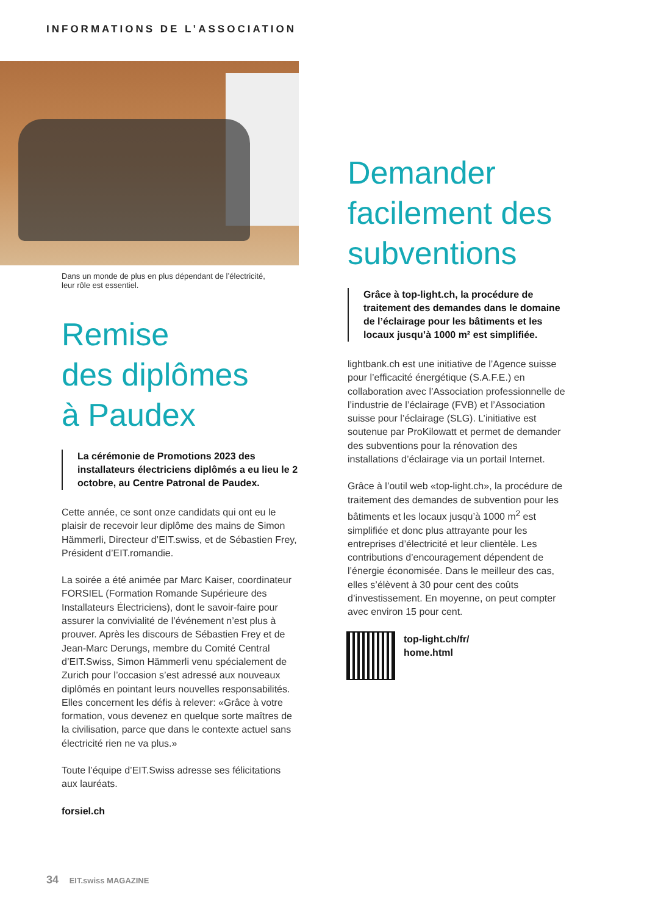INFORMATIONS DE L’ASSOCIATION
Dans un monde de plus en plus dépendant de l’électricité,
leur rôle est essentiel.
Remise
des diplômes
à Paudex
La cérémonie de Promotions 2023 des installateurs électriciens diplômés a eu lieu le 2 octobre, au Centre Patronal de Paudex.
Cette année, ce sont onze candidats qui ont eu le plaisir de recevoir leur diplôme des mains de Simon Hämmerli, Directeur d’EIT.swiss, et de Sébastien Frey, Président d’EIT.romandie.
La soirée a été animée par Marc Kaiser, coordinateur FORSIEL (Formation Romande Supérieure des Installateurs Électriciens), dont le savoir-faire pour assurer la convivialité de l’événement n’est plus à prouver. Après les discours de Sébastien Frey et de Jean-Marc Derungs, membre du Comité Central d’EIT.Swiss, Simon Hämmerli venu spécialement de Zurich pour l’occasion s’est adressé aux nouveaux diplômés en pointant leurs nouvelles responsabilités. Elles concernent les défis à relever: «Grâce à votre formation, vous devenez en quelque sorte maîtres de la civilisation, parce que dans le contexte actuel sans électricité rien ne va plus.»
Toute l’équipe d’EIT.Swiss adresse ses félicitations aux lauréats.
forsiel.ch
Demander facilement des subventions
Grâce à top-light.ch, la procédure de traitement des demandes dans le domaine de l’éclairage pour les bâtiments et les locaux jusqu’à 1000 m² est simplifiée.
lightbank.ch est une initiative de l’Agence suisse pour l’efficacité énergétique (S.A.F.E.) en collaboration avec l’Association professionnelle de l’industrie de l’éclairage (FVB) et l’Association suisse pour l’éclairage (SLG). L’initiative est soutenue par ProKilowatt et permet de demander des subventions pour la rénovation des installations d’éclairage via un portail Internet.
Grâce à l’outil web «top-light.ch», la procédure de traitement des demandes de subvention pour les bâtiments et les locaux jusqu’à 1000 m<sup>2</sup> est simplifiée et donc plus attrayante pour les entreprises d’électricité et leur clientèle. Les contributions d’encouragement dépendent de l’énergie économisée. Dans le meilleur des cas, elles s’élèvent à 30 pour cent des coûts d’investissement. En moyenne, on peut compter avec environ 15 pour cent.
top-light.ch/fr/
home.html
34 EIT.swiss MAGAZINE